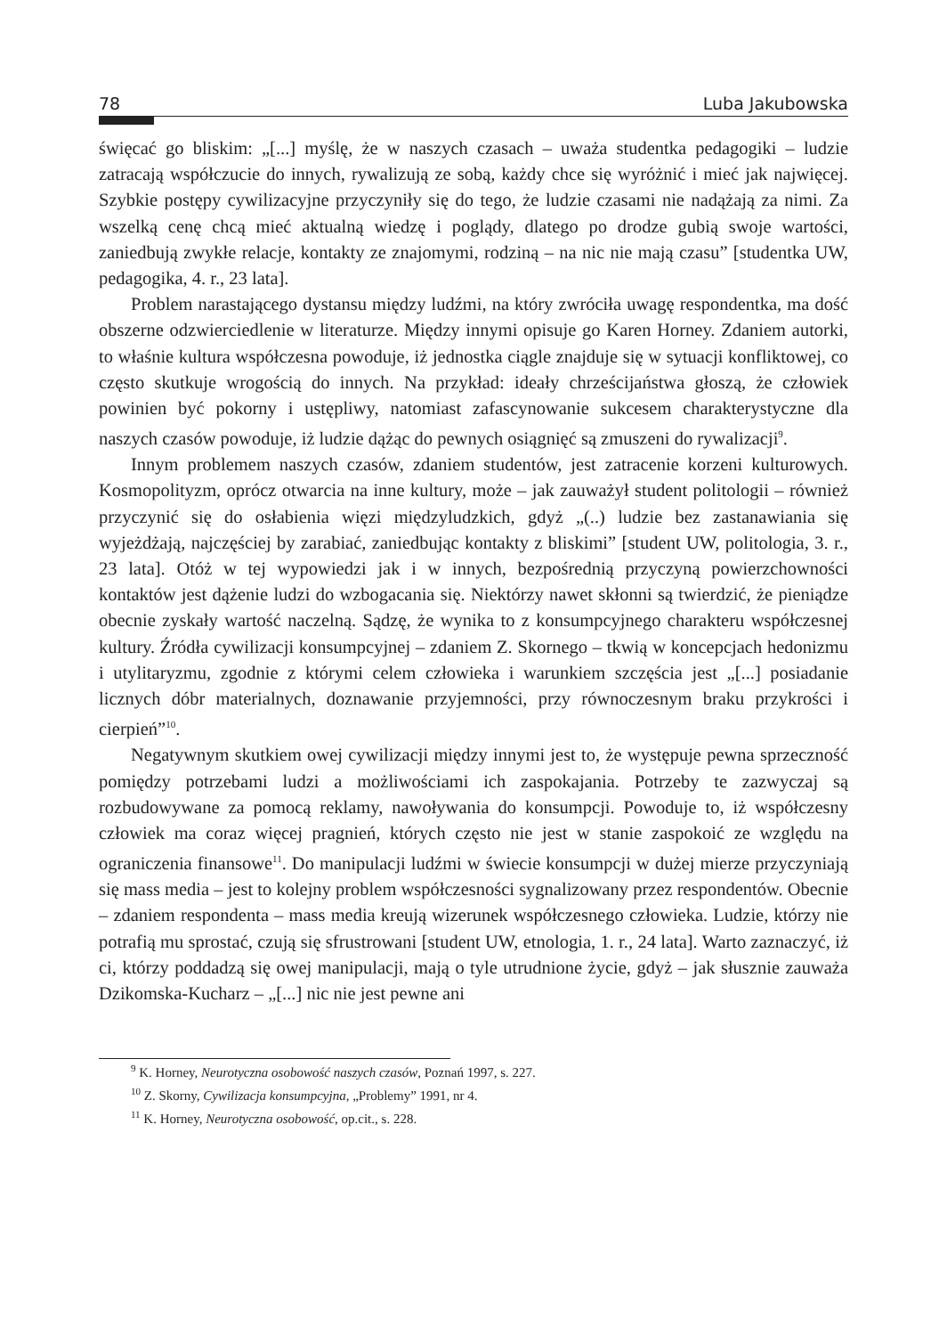78 Luba Jakubowska
święcać go bliskim: „[...] myślę, że w naszych czasach – uważa studentka pedagogiki – ludzie zatracają współczucie do innych, rywalizują ze sobą, każdy chce się wyróżnić i mieć jak najwięcej. Szybkie postępy cywilizacyjne przyczyniły się do tego, że ludzie czasami nie nadążają za nimi. Za wszelką cenę chcą mieć aktualną wiedzę i poglądy, dlatego po drodze gubią swoje wartości, zaniedbują zwykłe relacje, kontakty ze znajomymi, rodziną – na nic nie mają czasu” [studentka UW, pedagogika, 4. r., 23 lata].
Problem narastającego dystansu między ludźmi, na który zwróciła uwagę respondentka, ma dość obszerne odzwierciedlenie w literaturze. Między innymi opisuje go Karen Horney. Zdaniem autorki, to właśnie kultura współczesna powoduje, iż jednostka ciągle znajduje się w sytuacji konfliktowej, co często skutkuje wrogością do innych. Na przykład: ideały chrześcijaństwa głoszą, że człowiek powinien być pokorny i ustępliwy, natomiast zafascynowanie sukcesem charakterystyczne dla naszych czasów powoduje, iż ludzie dążąc do pewnych osiągnięć są zmuszeni do rywalizacji<sup>9</sup>.
Innym problemem naszych czasów, zdaniem studentów, jest zatracenie korzeni kulturowych. Kosmopolityzm, oprócz otwarcia na inne kultury, może – jak zauważył student politologii – również przyczynić się do osłabienia więzi międzyludzkich, gdyż „(..) ludzie bez zastanawiania się wyjeżdżają, najczęściej by zarabiać, zaniedbując kontakty z bliskimi” [student UW, politologia, 3. r., 23 lata]. Otóż w tej wypowiedzi jak i w innych, bezpośrednią przyczyną powierzchowności kontaktów jest dążenie ludzi do wzbogacania się. Niektórzy nawet skłonni są twierdzić, że pieniądze obecnie zyskały wartość naczelną. Sądzę, że wynika to z konsumpcyjnego charakteru współczesnej kultury. Źródła cywilizacji konsumpcyjnej – zdaniem Z. Skornego – tkwią w koncepcjach hedonizmu i utylitaryzmu, zgodnie z którymi celem człowieka i warunkiem szczęścia jest „[...] posiadanie licznych dóbr materialnych, doznawanie przyjemności, przy równoczesnym braku przykrości i cierpień”<sup>10</sup>.
Negatywnym skutkiem owej cywilizacji między innymi jest to, że występuje pewna sprzeczność pomiędzy potrzebami ludzi a możliwościami ich zaspokajania. Potrzeby te zazwyczaj są rozbudowywane za pomocą reklamy, nawoływania do konsumpcji. Powoduje to, iż współczesny człowiek ma coraz więcej pragnień, których często nie jest w stanie zaspokoić ze względu na ograniczenia finansowe<sup>11</sup>. Do manipulacji ludźmi w świecie konsumpcji w dużej mierze przyczyniają się mass media – jest to kolejny problem współczesności sygnalizowany przez respondentów. Obecnie – zdaniem respondenta – mass media kreują wizerunek współczesnego człowieka. Ludzie, którzy nie potrafią mu sprostać, czują się sfrustrowani [student UW, etnologia, 1. r., 24 lata]. Warto zaznaczyć, iż ci, którzy poddadzą się owej manipulacji, mają o tyle utrudnione życie, gdyż – jak słusznie zauważa Dzikomska-Kucharz – „[...] nic nie jest pewne ani
<sup>9</sup> K. Horney, Neurotyczna osobowość naszych czasów, Poznań 1997, s. 227.
<sup>10</sup> Z. Skorny, Cywilizacja konsumpcyjna, „Problemy” 1991, nr 4.
<sup>11</sup> K. Horney, Neurotyczna osobowość, op.cit., s. 228.